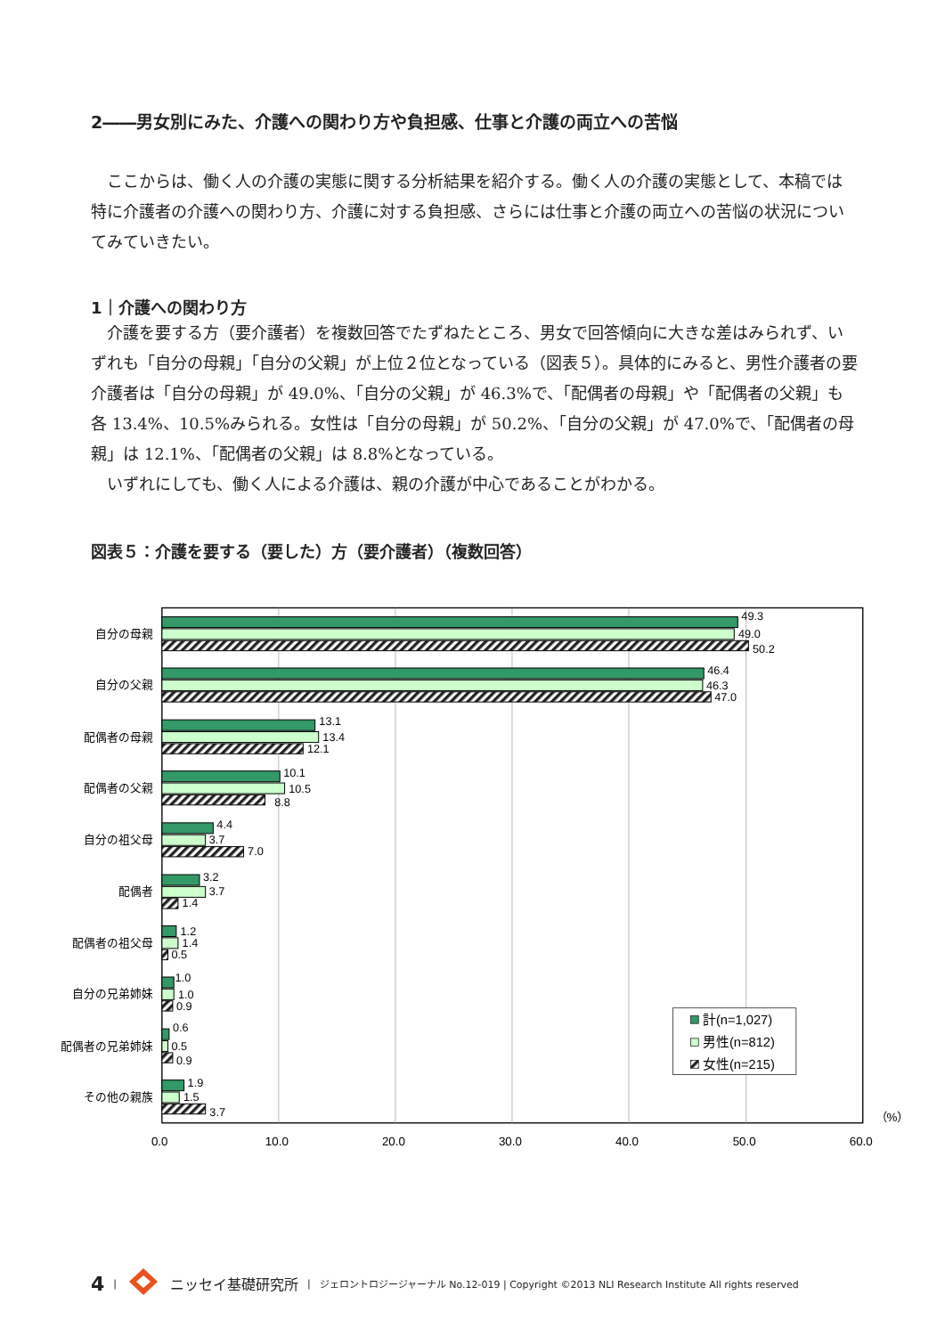2――男女別にみた、介護への関わり方や負担感、仕事と介護の両立への苦悩
ここからは、働く人の介護の実態に関する分析結果を紹介する。働く人の介護の実態として、本稿では特に介護者の介護への関わり方、介護に対する負担感、さらには仕事と介護の両立への苦悩の状況についてみていきたい。
1｜介護への関わり方
介護を要する方（要介護者）を複数回答でたずねたところ、男女で回答傾向に大きな差はみられず、いずれも「自分の母親」「自分の父親」が上位２位となっている（図表５）。具体的にみると、男性介護者の要介護者は「自分の母親」が 49.0%、「自分の父親」が 46.3%で、「配偶者の母親」や「配偶者の父親」も各 13.4%、10.5%みられる。女性は「自分の母親」が 50.2%、「自分の父親」が 47.0%で、「配偶者の母親」は 12.1%、「配偶者の父親」は 8.8%となっている。
いずれにしても、働く人による介護は、親の介護が中心であることがわかる。
図表５：介護を要する（要した）方（要介護者）（複数回答）
自分の母親
自分の父親
配偶者の母親
配偶者の父親
自分の祖父母
配偶者
配偶者の祖父母
自分の兄弟姉妹
配偶者の兄弟姉妹
その他の親族
49.3
49.0
50.2
46.4
46.3
47.0
13.1
13.4
12.1
10.1
10.5
8.8
4.4
3.7
7.0
3.2
3.7
1.4
1.2
1.4
0.5
1.0
1.0
0.9
0.6
0.5
0.9
1.9
1.5
3.7
0.0
10.0
20.0
30.0
40.0
50.0
60.0
（%）
計(n=1,027)
男性(n=812)
女性(n=215)
4 | ニッセイ基礎研究所 | ジェロントロジージャーナル No.12-019 | Copyright ©2013 NLI Research Institute All rights reserved